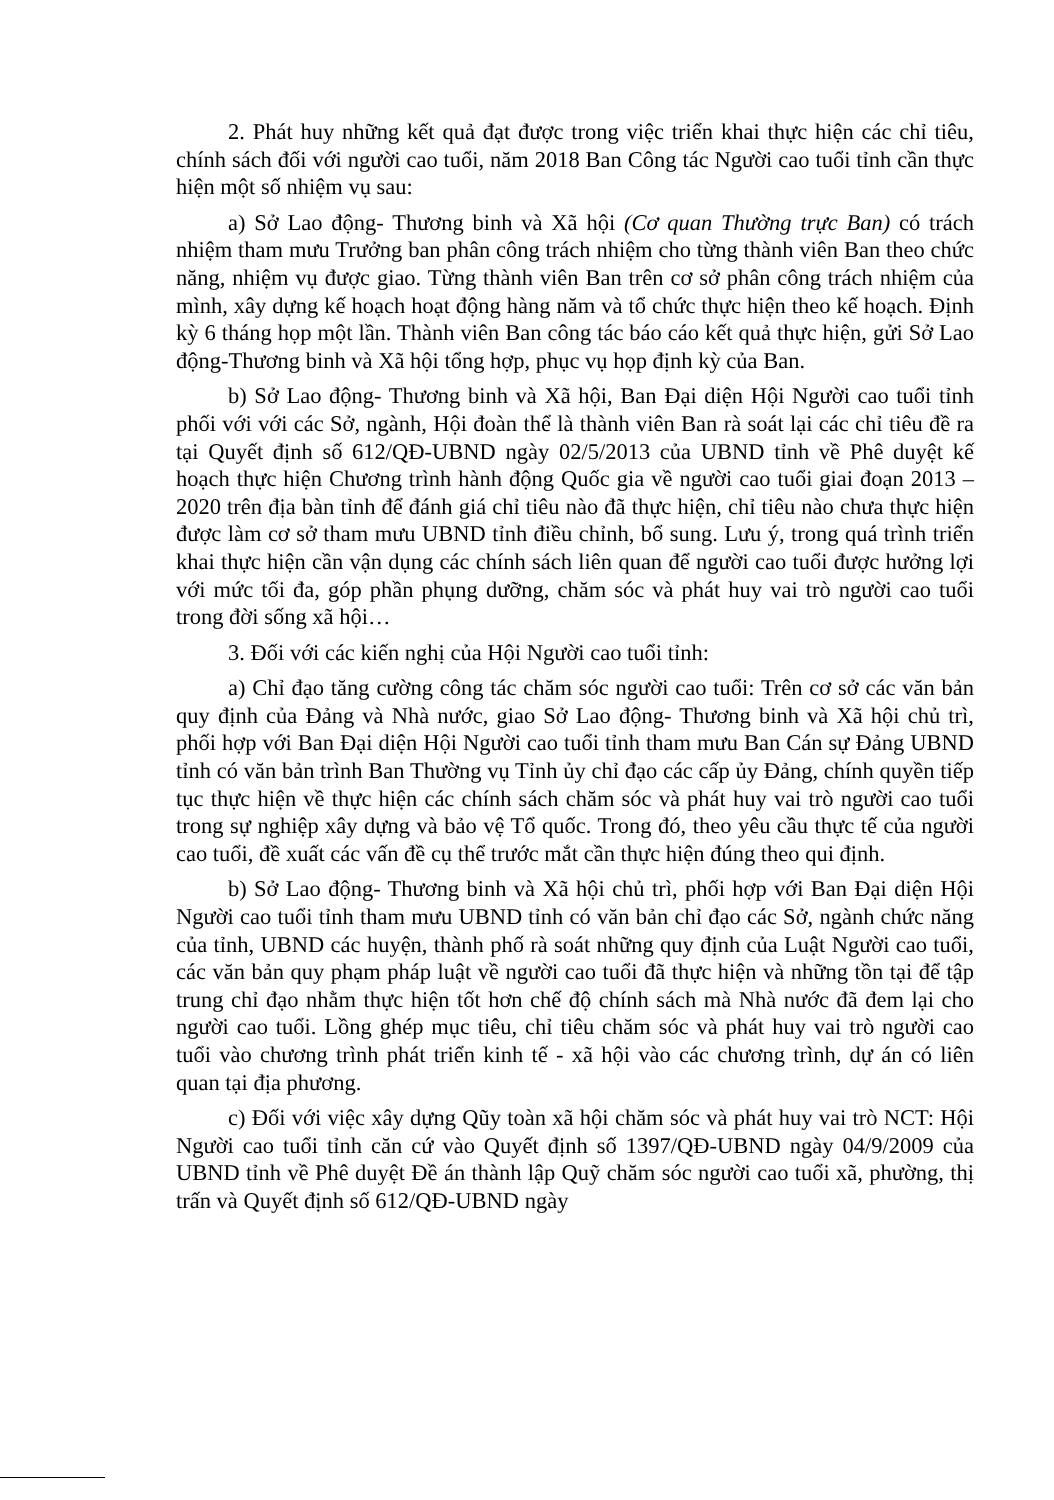2. Phát huy những kết quả đạt được trong việc triển khai thực hiện các chỉ tiêu, chính sách đối với người cao tuổi, năm 2018 Ban Công tác Người cao tuổi tỉnh cần thực hiện một số nhiệm vụ sau:
a) Sở Lao động- Thương binh và Xã hội (Cơ quan Thường trực Ban) có trách nhiệm tham mưu Trưởng ban phân công trách nhiệm cho từng thành viên Ban theo chức năng, nhiệm vụ được giao. Từng thành viên Ban trên cơ sở phân công trách nhiệm của mình, xây dựng kế hoạch hoạt động hàng năm và tổ chức thực hiện theo kế hoạch. Định kỳ 6 tháng họp một lần. Thành viên Ban công tác báo cáo kết quả thực hiện, gửi Sở Lao động-Thương binh và Xã hội tổng hợp, phục vụ họp định kỳ của Ban.
b) Sở Lao động- Thương binh và Xã hội, Ban Đại diện Hội Người cao tuổi tỉnh phối với với các Sở, ngành, Hội đoàn thể là thành viên Ban rà soát lại các chỉ tiêu đề ra tại Quyết định số 612/QĐ-UBND ngày 02/5/2013 của UBND tỉnh về Phê duyệt kế hoạch thực hiện Chương trình hành động Quốc gia về người cao tuổi giai đoạn 2013 – 2020 trên địa bàn tỉnh để đánh giá chỉ tiêu nào đã thực hiện, chỉ tiêu nào chưa thực hiện được làm cơ sở tham mưu UBND tỉnh điều chỉnh, bổ sung. Lưu ý, trong quá trình triển khai thực hiện cần vận dụng các chính sách liên quan để người cao tuổi được hưởng lợi với mức tối đa, góp phần phụng dưỡng, chăm sóc và phát huy vai trò người cao tuổi trong đời sống xã hội…
3. Đối với các kiến nghị của Hội Người cao tuổi tỉnh:
a) Chỉ đạo tăng cường công tác chăm sóc người cao tuổi: Trên cơ sở các văn bản quy định của Đảng và Nhà nước, giao Sở Lao động- Thương binh và Xã hội chủ trì, phối hợp với Ban Đại diện Hội Người cao tuổi tỉnh tham mưu Ban Cán sự Đảng UBND tỉnh có văn bản trình Ban Thường vụ Tỉnh ủy chỉ đạo các cấp ủy Đảng, chính quyền tiếp tục thực hiện về thực hiện các chính sách chăm sóc và phát huy vai trò người cao tuổi trong sự nghiệp xây dựng và bảo vệ Tổ quốc. Trong đó, theo yêu cầu thực tế của người cao tuổi, đề xuất các vấn đề cụ thể trước mắt cần thực hiện đúng theo qui định.
b) Sở Lao động- Thương binh và Xã hội chủ trì, phối hợp với Ban Đại diện Hội Người cao tuổi tỉnh tham mưu UBND tỉnh có văn bản chỉ đạo các Sở, ngành chức năng của tỉnh, UBND các huyện, thành phố rà soát những quy định của Luật Người cao tuổi, các văn bản quy phạm pháp luật về người cao tuổi đã thực hiện và những tồn tại để tập trung chỉ đạo nhằm thực hiện tốt hơn chế độ chính sách mà Nhà nước đã đem lại cho người cao tuổi. Lồng ghép mục tiêu, chỉ tiêu chăm sóc và phát huy vai trò người cao tuổi vào chương trình phát triển kinh tế - xã hội vào các chương trình, dự án có liên quan tại địa phương.
c) Đối với việc xây dựng Qũy toàn xã hội chăm sóc và phát huy vai trò NCT: Hội Người cao tuổi tỉnh căn cứ vào Quyết định số 1397/QĐ-UBND ngày 04/9/2009 của UBND tỉnh về Phê duyệt Đề án thành lập Quỹ chăm sóc người cao tuổi xã, phường, thị trấn và Quyết định số 612/QĐ-UBND ngày